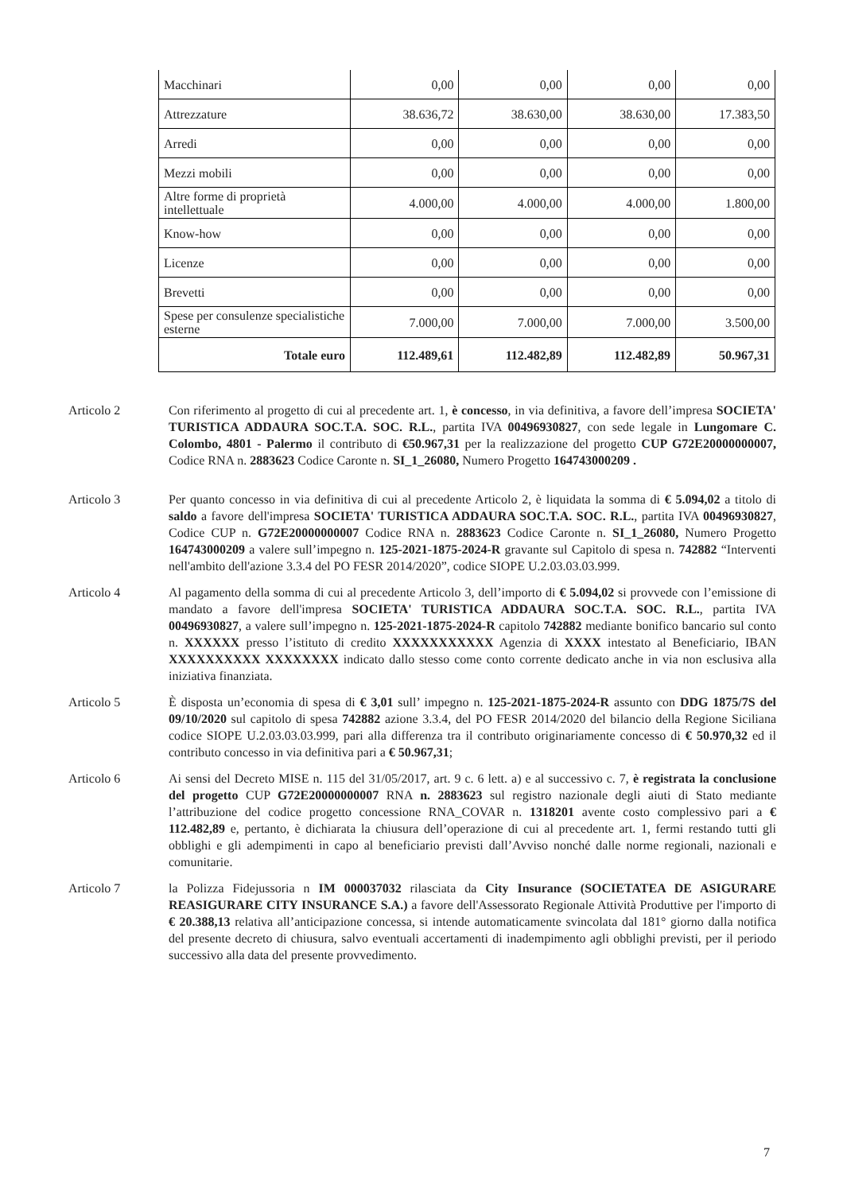| Macchinari | 0,00 | 0,00 | 0,00 | 0,00 |
| Attrezzature | 38.636,72 | 38.630,00 | 38.630,00 | 17.383,50 |
| Arredi | 0,00 | 0,00 | 0,00 | 0,00 |
| Mezzi mobili | 0,00 | 0,00 | 0,00 | 0,00 |
| Altre forme di proprietà intellettuale | 4.000,00 | 4.000,00 | 4.000,00 | 1.800,00 |
| Know-how | 0,00 | 0,00 | 0,00 | 0,00 |
| Licenze | 0,00 | 0,00 | 0,00 | 0,00 |
| Brevetti | 0,00 | 0,00 | 0,00 | 0,00 |
| Spese per consulenze specialistiche esterne | 7.000,00 | 7.000,00 | 7.000,00 | 3.500,00 |
| Totale euro | 112.489,61 | 112.482,89 | 112.482,89 | 50.967,31 |
Articolo 2 Con riferimento al progetto di cui al precedente art. 1, è concesso, in via definitiva, a favore dell’impresa SOCIETA' TURISTICA ADDAURA SOC.T.A. SOC. R.L., partita IVA 00496930827, con sede legale in Lungomare C. Colombo, 4801 - Palermo il contributo di €50.967,31 per la realizzazione del progetto CUP G72E20000000007, Codice RNA n. 2883623 Codice Caronte n. SI_1_26080, Numero Progetto 164743000209 .
Articolo 3 Per quanto concesso in via definitiva di cui al precedente Articolo 2, è liquidata la somma di € 5.094,02 a titolo di saldo a favore dell'impresa SOCIETA' TURISTICA ADDAURA SOC.T.A. SOC. R.L., partita IVA 00496930827, Codice CUP n. G72E20000000007 Codice RNA n. 2883623 Codice Caronte n. SI_1_26080, Numero Progetto 164743000209 a valere sull’impegno n. 125-2021-1875-2024-R gravante sul Capitolo di spesa n. 742882 “Interventi nell'ambito dell'azione 3.3.4 del PO FESR 2014/2020”, codice SIOPE U.2.03.03.03.999.
Articolo 4 Al pagamento della somma di cui al precedente Articolo 3, dell’importo di € 5.094,02 si provvede con l’emissione di mandato a favore dell'impresa SOCIETA' TURISTICA ADDAURA SOC.T.A. SOC. R.L., partita IVA 00496930827, a valere sull’impegno n. 125-2021-1875-2024-R capitolo 742882 mediante bonifico bancario sul conto n. XXXXXX presso l’istituto di credito XXXXXXXXXXX Agenzia di XXXX intestato al Beneficiario, IBAN XXXXXXXXXX XXXXXXXX indicato dallo stesso come conto corrente dedicato anche in via non esclusiva alla iniziativa finanziata.
Articolo 5 È disposta un’economia di spesa di € 3,01 sull’ impegno n. 125-2021-1875-2024-R assunto con DDG 1875/7S del 09/10/2020 sul capitolo di spesa 742882 azione 3.3.4, del PO FESR 2014/2020 del bilancio della Regione Siciliana codice SIOPE U.2.03.03.03.999, pari alla differenza tra il contributo originariamente concesso di € 50.970,32 ed il contributo concesso in via definitiva pari a € 50.967,31;
Articolo 6 Ai sensi del Decreto MISE n. 115 del 31/05/2017, art. 9 c. 6 lett. a) e al successivo c. 7, è registrata la conclusione del progetto CUP G72E20000000007 RNA n. 2883623 sul registro nazionale degli aiuti di Stato mediante l’attribuzione del codice progetto concessione RNA_COVAR n. 1318201 avente costo complessivo pari a € 112.482,89 e, pertanto, è dichiarata la chiusura dell’operazione di cui al precedente art. 1, fermi restando tutti gli obblighi e gli adempimenti in capo al beneficiario previsti dall’Avviso nonché dalle norme regionali, nazionali e comunitarie.
Articolo 7 la Polizza Fidejussoria n IM 000037032 rilasciata da City Insurance (SOCIETATEA DE ASIGURARE REASIGURARE CITY INSURANCE S.A.) a favore dell'Assessorato Regionale Attività Produttive per l'importo di € 20.388,13 relativa all’anticipazione concessa, si intende automaticamente svincolata dal 181° giorno dalla notifica del presente decreto di chiusura, salvo eventuali accertamenti di inadempimento agli obblighi previsti, per il periodo successivo alla data del presente provvedimento.
7